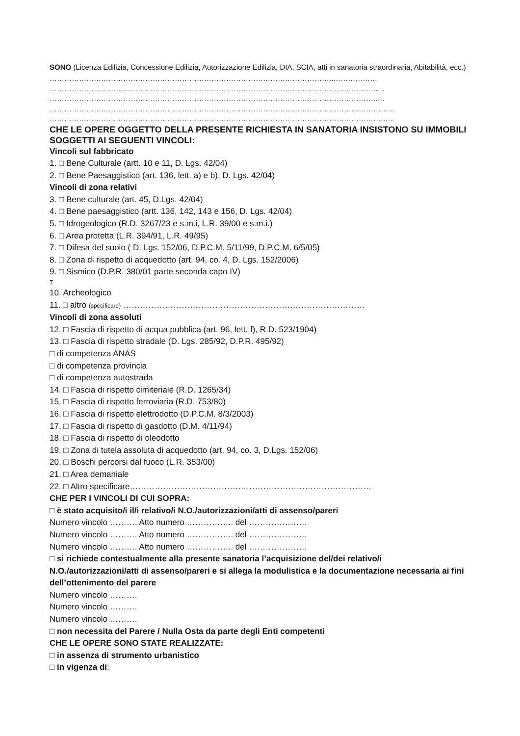SONO (Licenza Edilizia, Concessione Edilizia, Autorizzazione Edilizia, DIA, SCIA, atti in sanatoria straordinaria, Abitabilità, ecc.)
……………………………………………………………………………………………………..………………
……………………………………………………………………………………………………………………..…
……………………………………………………………………………………………………………………..…
…………………………………………………………………………………………………………………………...
…………………………………………………………………………………………………………………………...
CHE LE OPERE OGGETTO DELLA PRESENTE RICHIESTA IN SANATORIA INSISTONO SU IMMOBILI SOGGETTI AI SEGUENTI VINCOLI:
Vincoli sul fabbricato
1. □ Bene Culturale (artt. 10 e 11, D. Lgs. 42/04)
2. □ Bene Paesaggistico (art. 136, lett. a) e b), D. Lgs. 42/04)
Vincoli di zona relativi
3. □ Bene culturale (art. 45, D.Lgs. 42/04)
4. □ Bene paesaggistico (artt. 136, 142, 143 e 156, D. Lgs. 42/04)
5. □ Idrogeologico (R.D. 3267/23 e s.m.i, L.R. 39/00 e s.m.i.)
6. □ Area protetta (L.R. 394/91, L.R. 49/95)
7. □ Difesa del suolo ( D. Lgs. 152/06, D.P.C.M. 5/11/99, D.P.C.M. 6/5/05)
8. □ Zona di rispetto di acquedotto (art. 94, co. 4, D. Lgs. 152/2006)
9. □ Sismico (D.P.R. 380/01 parte seconda capo IV)
7
10. Archeologico
11. □ altro (specificare) ……………………………………………………………………………
Vincoli di zona assoluti
12. □ Fascia di rispetto di acqua pubblica (art. 96, lett. f), R.D. 523/1904)
13. □ Fascia di rispetto stradale (D. Lgs. 285/92, D.P.R. 495/92)
□ di competenza ANAS
□ di competenza provincia
□ di competenza autostrada
14. □ Fascia di rispetto cimiteriale (R.D. 1265/34)
15. □ Fascia di rispetto ferroviaria (R.D. 753/80)
16. □ Fascia di rispetto elettrodotto (D.P.C.M. 8/3/2003)
17. □ Fascia di rispetto di gasdotto (D.M. 4/11/94)
18. □ Fascia di rispetto di oleodotto
19. □ Zona di tutela assoluta di acquedotto (art. 94, co. 3, D.Lgs. 152/06)
20. □ Boschi percorsi dal fuoco (L.R. 353/00)
21. □ Area demaniale
22. □ Altro specificare……………………………………………………………………………
CHE PER I VINCOLI DI CUI SOPRA:
□ è stato acquisito/i il/i relativo/i N.O./autorizzazioni/atti di assenso/pareri
Numero vincolo ………. Atto numero …………….. del …………………
Numero vincolo ………. Atto numero …………….. del …………………
Numero vincolo ………. Atto numero …………….. del …………………
□ si richiede contestualmente alla presente sanatoria l’acquisizione del/dei relativo/i N.O./autorizzazioni/atti di assenso/pareri e si allega la modulistica e la documentazione necessaria ai fini dell’ottenimento del parere
Numero vincolo ……….
Numero vincolo ……….
Numero vincolo ……….
□ non necessita del Parere / Nulla Osta da parte degli Enti competenti
CHE LE OPERE SONO STATE REALIZZATE:
□ in assenza di strumento urbanistico
□ in vigenza di: